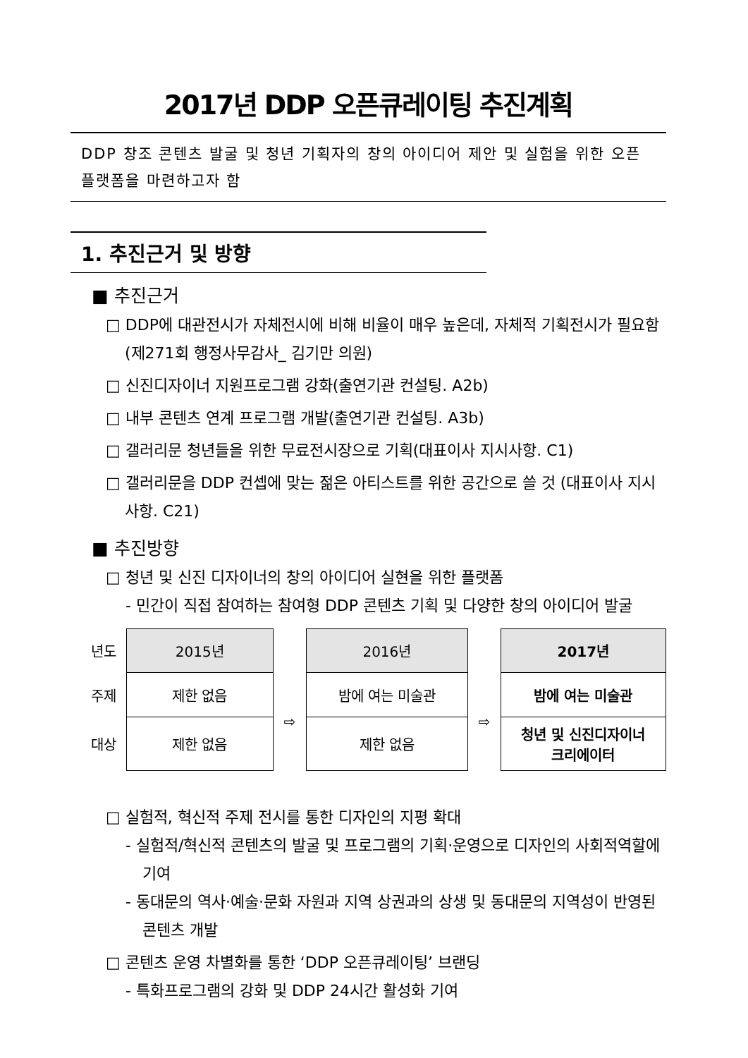2017년 DDP 오픈큐레이팅 추진계획
DDP 창조 콘텐츠 발굴 및 청년 기획자의 창의 아이디어 제안 및 실험을 위한 오픈 플랫폼을 마련하고자 함
1. 추진근거 및 방향
■ 추진근거
□ DDP에 대관전시가 자체전시에 비해 비율이 매우 높은데, 자체적 기획전시가 필요함(제271회 행정사무감사_ 김기만 의원)
□ 신진디자이너 지원프로그램 강화(출연기관 컨설팅. A2b)
□ 내부 콘텐츠 연계 프로그램 개발(출연기관 컨설팅. A3b)
□ 갤러리문 청년들을 위한 무료전시장으로 기획(대표이사 지시사항. C1)
□ 갤러리문을 DDP 컨셉에 맞는 젊은 아티스트를 위한 공간으로 쓸 것 (대표이사 지시사항. C21)
■ 추진방향
□ 청년 및 신진 디자이너의 창의 아이디어 실현을 위한 플랫폼
- 민간이 직접 참여하는 참여형 DDP 콘텐츠 기획 및 다양한 창의 아이디어 발굴
| 년도 | 2015년 | | 2016년 | | 2017년 |
| 주제 | 제한 없음 | ⇨ | 밤에 여는 미술관 | ⇨ | 밤에 여는 미술관 |
| 대상 | 제한 없음 | | 제한 없음 | | 청년 및 신진디자이너 크리에이터 |
□ 실험적, 혁신적 주제 전시를 통한 디자인의 지평 확대
- 실험적/혁신적 콘텐츠의 발굴 및 프로그램의 기획·운영으로 디자인의 사회적역할에 기여
- 동대문의 역사·예술·문화 자원과 지역 상권과의 상생 및 동대문의 지역성이 반영된 콘텐츠 개발
□ 콘텐츠 운영 차별화를 통한 ‘DDP 오픈큐레이팅’ 브랜딩
- 특화프로그램의 강화 및 DDP 24시간 활성화 기여